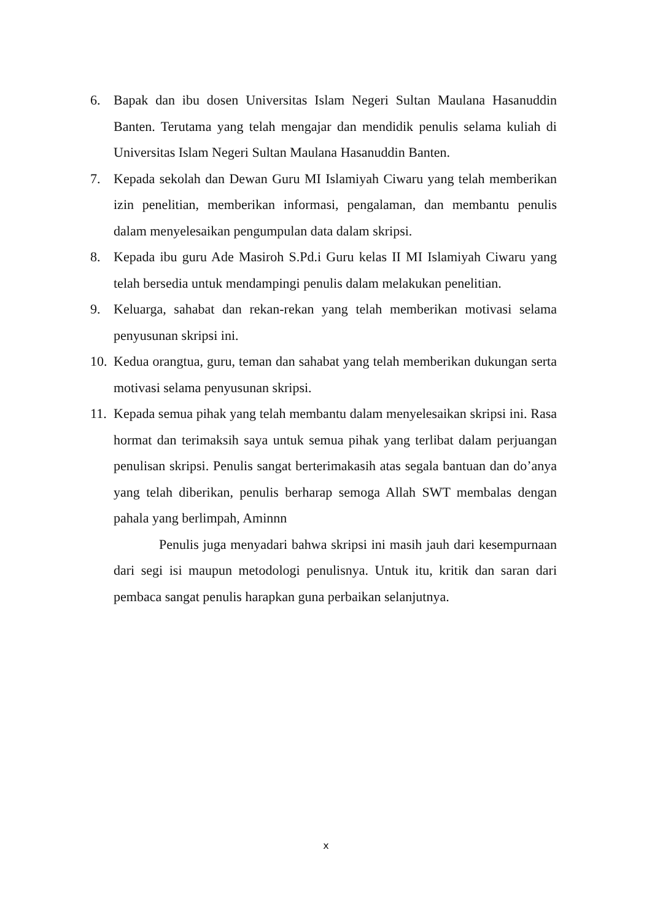6. Bapak dan ibu dosen Universitas Islam Negeri Sultan Maulana Hasanuddin Banten. Terutama yang telah mengajar dan mendidik penulis selama kuliah di Universitas Islam Negeri Sultan Maulana Hasanuddin Banten.
7. Kepada sekolah dan Dewan Guru MI Islamiyah Ciwaru yang telah memberikan izin penelitian, memberikan informasi, pengalaman, dan membantu penulis dalam menyelesaikan pengumpulan data dalam skripsi.
8. Kepada ibu guru Ade Masiroh S.Pd.i Guru kelas II MI Islamiyah Ciwaru yang telah bersedia untuk mendampingi penulis dalam melakukan penelitian.
9. Keluarga, sahabat dan rekan-rekan yang telah memberikan motivasi selama penyusunan skripsi ini.
10. Kedua orangtua, guru, teman dan sahabat yang telah memberikan dukungan serta motivasi selama penyusunan skripsi.
11. Kepada semua pihak yang telah membantu dalam menyelesaikan skripsi ini. Rasa hormat dan terimaksih saya untuk semua pihak yang terlibat dalam perjuangan penulisan skripsi. Penulis sangat berterimakasih atas segala bantuan dan do’anya yang telah diberikan, penulis berharap semoga Allah SWT membalas dengan pahala yang berlimpah, Aminnn
Penulis juga menyadari bahwa skripsi ini masih jauh dari kesempurnaan dari segi isi maupun metodologi penulisnya. Untuk itu, kritik dan saran dari pembaca sangat penulis harapkan guna perbaikan selanjutnya.
x